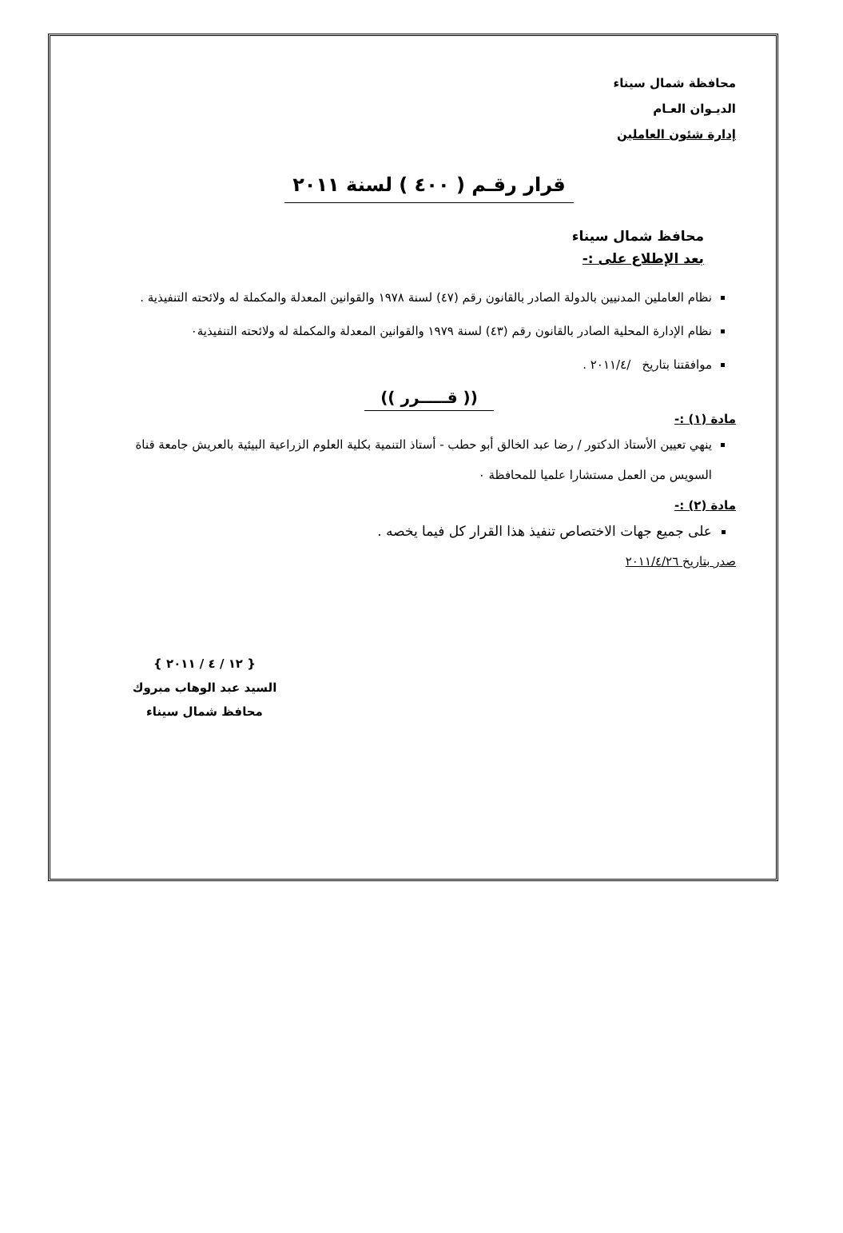محافظة شمال سيناء
الديـوان العـام
إدارة شئون العاملين
قرار رقـم ( ٤٠٠ ) لسنة ٢٠١١
محافظ شمال سيناء
بعد الإطلاع على :-
نظام العاملين المدنيين بالدولة الصادر بالقانون رقم (٤٧) لسنة ١٩٧٨ والقوانين المعدلة والمكملة له ولائحته التنفيذية .
نظام الإدارة المحلية الصادر بالقانون رقم (٤٣) لسنة ١٩٧٩ والقوانين المعدلة والمكملة له ولائحته التنفيذية٠
موافقتنا بتاريخ /٢٠١١/٤ .
(( قـــــرر ))
مادة (١) :-
ينهي تعيين الأستاذ الدكتور / رضا عبد الخالق أبو حطب - أستاذ التنمية بكلية العلوم الزراعية البيئية بالعريش جامعة قناة السويس من العمل مستشارا علميا للمحافظة ٠
مادة (٢) :-
على جميع جهات الاختصاص تنفيذ هذا القرار كل فيما يخصه .
صدر بتاريخ ٢٠١١/٤/٢٦
{ ١٢ / ٤ / ٢٠١١ }
السيد عبد الوهاب مبروك
محافظ شمال سيناء